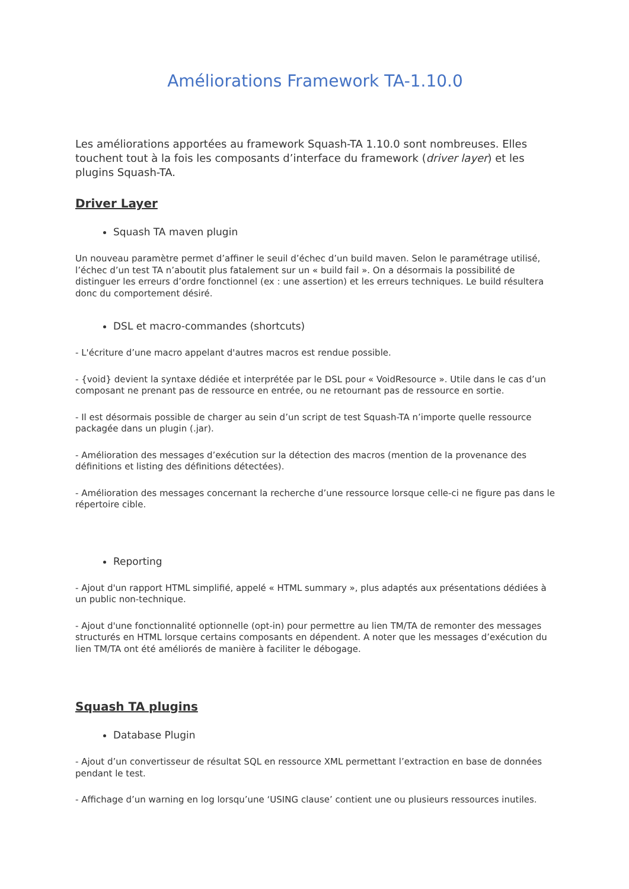Améliorations Framework TA-1.10.0
Les améliorations apportées au framework Squash-TA 1.10.0 sont nombreuses. Elles touchent tout à la fois les composants d’interface du framework (driver layer) et les plugins Squash-TA.
Driver Layer
Squash TA maven plugin
Un nouveau paramètre permet d’affiner le seuil d’échec d’un build maven. Selon le paramétrage utilisé, l’échec d’un test TA n’aboutit plus fatalement sur un « build fail ». On a désormais la possibilité de distinguer les erreurs d’ordre fonctionnel (ex : une assertion) et les erreurs techniques. Le build résultera donc du comportement désiré.
DSL et macro-commandes (shortcuts)
- L'écriture d’une macro appelant d'autres macros est rendue possible.
- {void} devient la syntaxe dédiée et interprétée par le DSL pour « VoidResource ». Utile dans le cas d’un composant ne prenant pas de ressource en entrée, ou ne retournant pas de ressource en sortie.
- Il est désormais possible de charger au sein d’un script de test Squash-TA n’importe quelle ressource packagée dans un plugin (.jar).
- Amélioration des messages d’exécution sur la détection des macros (mention de la provenance des définitions et listing des définitions détectées).
- Amélioration des messages concernant la recherche d’une ressource lorsque celle-ci ne figure pas dans le répertoire cible.
Reporting
- Ajout d'un rapport HTML simplifié, appelé « HTML summary », plus adaptés aux présentations dédiées à un public non-technique.
- Ajout d'une fonctionnalité optionnelle (opt-in) pour permettre au lien TM/TA de remonter des messages structurés en HTML lorsque certains composants en dépendent. A noter que les messages d’exécution du lien TM/TA ont été améliorés de manière à faciliter le débogage.
Squash TA plugins
Database Plugin
- Ajout d’un convertisseur de résultat SQL en ressource XML permettant l’extraction en base de données pendant le test.
- Affichage d’un warning en log lorsqu’une ‘USING clause’ contient une ou plusieurs ressources inutiles.